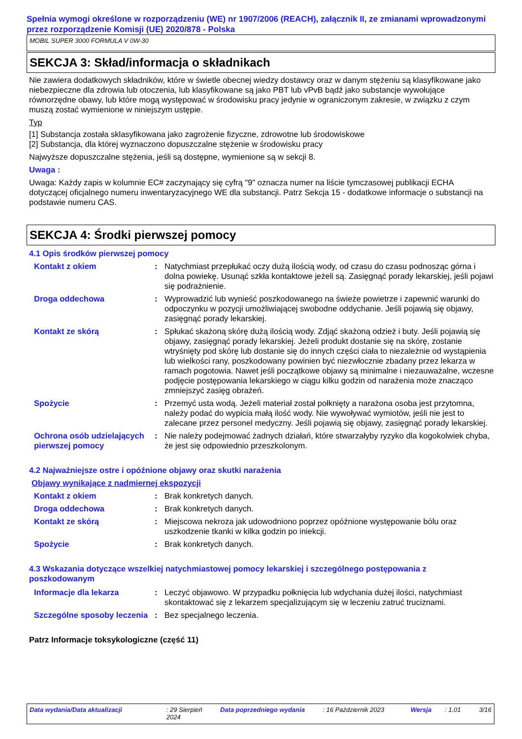Spełnia wymogi określone w rozporządzeniu (WE) nr 1907/2006 (REACH), załącznik II, ze zmianami wprowadzonymi przez rozporządzenie Komisji (UE) 2020/878 - Polska
MOBIL SUPER 3000 FORMULA V 0W-30
SEKCJA 3: Skład/informacja o składnikach
Nie zawiera dodatkowych składników, które w świetle obecnej wiedzy dostawcy oraz w danym stężeniu są klasyfikowane jako niebezpieczne dla zdrowia lub otoczenia, lub klasyfikowane są jako PBT lub vPvB bądź jako substancje wywołujące równorzędne obawy, lub które mogą występować w środowisku pracy jedynie w ograniczonym zakresie, w związku z czym muszą zostać wymienione w niniejszym ustępie.
Typ
[1] Substancja została sklasyfikowana jako zagrożenie fizyczne, zdrowotne lub środowiskowe
[2] Substancja, dla której wyznaczono dopuszczalne stężenie w środowisku pracy
Najwyższe dopuszczalne stężenia, jeśli są dostępne, wymienione są w sekcji 8.
Uwaga :
Uwaga: Każdy zapis w kolumnie EC# zaczynający się cyfrą "9" oznacza numer na liście tymczasowej publikacji ECHA dotyczącej oficjalnego numeru inwentaryzacyjnego WE dla substancji. Patrz Sekcja 15 - dodatkowe informacje o substancji na podstawie numeru CAS.
SEKCJA 4: Środki pierwszej pomocy
4.1 Opis środków pierwszej pomocy
Kontakt z okiem : Natychmiast przepłukać oczy dużą ilością wody, od czasu do czasu podnosząc górna i dolna powiekę. Usunąć szkła kontaktowe jeżeli są. Zasięgnąć porady lekarskiej, jeśli pojawi się podrażnienie.
Droga oddechowa : Wyprowadzić lub wynieść poszkodowanego na świeże powietrze i zapewnić warunki do odpoczynku w pozycji umożliwiającej swobodne oddychanie. Jeśli pojawią się objawy, zasięgnąć porady lekarskiej.
Kontakt ze skórą : Spłukać skażoną skórę dużą ilością wody. Zdjąć skażoną odzież i buty. Jeśli pojawią się objawy, zasięgnąć porady lekarskiej. Jeżeli produkt dostanie się na skórę, zostanie wtryśnięty pod skórę lub dostanie się do innych części ciała to niezależnie od wystąpienia lub wielkości rany, poszkodowany powinien być niezwłocznie zbadany przez lekarza w ramach pogotowia. Nawet jeśli początkowe objawy są minimalne i niezauważalne, wczesne podjęcie postępowania lekarskiego w ciągu kilku godzin od narażenia może znacząco zmniejszyć zasięg obrażeń.
Spożycie : Przemyć usta wodą. Jeżeli materiał został połknięty a narażona osoba jest przytomna, należy podać do wypicia małą ilość wody. Nie wywoływać wymiotów, jeśli nie jest to zalecane przez personel medyczny. Jeśli pojawią się objawy, zasięgnąć porady lekarskiej.
Ochrona osób udzielających pierwszej pomocy
: Nie należy podejmować żadnych działań, które stwarzałyby ryzyko dla kogokolwiek chyba, że jest się odpowiednio przeszkolonym.
4.2 Najważniejsze ostre i opóźnione objawy oraz skutki narażenia
Objawy wynikające z nadmiernej ekspozycji
Kontakt z okiem : Brak konkretych danych.
Droga oddechowa : Brak konkretych danych.
Kontakt ze skórą : Miejscowa nekroza jak udowodniono poprzez opóźnione występowanie bólu oraz uszkodzenie tkanki w kilka godzin po iniekcji.
Spożycie : Brak konkretych danych.
4.3 Wskazania dotyczące wszelkiej natychmiastowej pomocy lekarskiej i szczególnego postępowania z poszkodowanym
Informacje dla lekarza : Leczyć objawowo. W przypadku połknięcia lub wdychania dużej ilości, natychmiast skontaktować się z lekarzem specjalizującym się w leczeniu zatruć truciznami.
Szczególne sposoby leczenia
: Bez specjalnego leczenia.
Patrz Informacje toksykologiczne (część 11)
Data wydania/Data aktualizacji : 29 Sierpień 2024
Data poprzedniego wydania : 16 Październik 2023 Wersja : 1.01 3/16